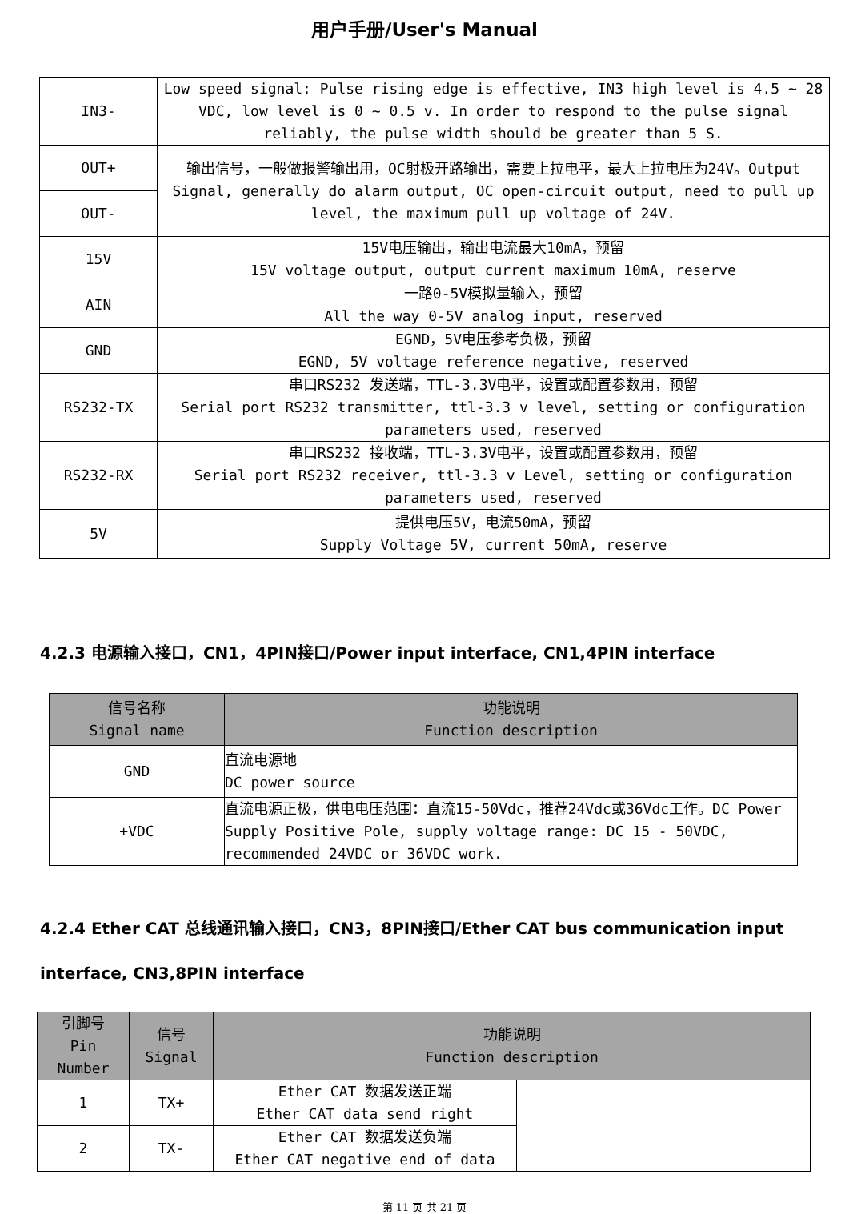用户手册/User's Manual
| IN3- | Low speed signal: Pulse rising edge is effective, IN3 high level is 4.5 ~ 28 VDC, low level is 0 ~ 0.5 v. In order to respond to the pulse signal reliably, the pulse width should be greater than 5 S. |
| OUT+ | 输出信号，一般做报警输出用，OC射极开路输出，需要上拉电平，最大上拉电压为24V。Output Signal, generally do alarm output, OC open-circuit output, need to pull up level, the maximum pull up voltage of 24V. |
| OUT- | |
| 15V | 15V电压输出，输出电流最大10mA，预留 15V voltage output, output current maximum 10mA, reserve |
| AIN | 一路0-5V模拟量输入，预留 All the way 0-5V analog input, reserved |
| GND | EGND，5V电压参考负极，预留 EGND, 5V voltage reference negative, reserved |
| RS232-TX | 串口RS232 发送端，TTL-3.3V电平，设置或配置参数用，预留 Serial port RS232 transmitter, ttl-3.3 v level, setting or configuration parameters used, reserved |
| RS232-RX | 串口RS232 接收端，TTL-3.3V电平，设置或配置参数用，预留 Serial port RS232 receiver, ttl-3.3 v Level, setting or configuration parameters used, reserved |
| 5V | 提供电压5V，电流50mA，预留 Supply Voltage 5V, current 50mA, reserve |
4.2.3 电源输入接口，CN1，4PIN接口/Power input interface, CN1,4PIN interface
| 信号名称 Signal name | 功能说明 Function description |
| --- | --- |
| GND | 直流电源地 DC power source |
| +VDC | 直流电源正极，供电电压范围：直流15-50Vdc，推荐24Vdc或36Vdc工作。DC Power Supply Positive Pole, supply voltage range: DC 15 - 50VDC, recommended 24VDC or 36VDC work. |
4.2.4 Ether CAT 总线通讯输入接口，CN3，8PIN接口/Ether CAT bus communication input interface, CN3,8PIN interface
| 引脚号 Pin Number | 信号 Signal | 功能说明 Function description | |
| --- | --- | --- | --- |
| 1 | TX+ | Ether CAT 数据发送正端 Ether CAT data send right | |
| 2 | TX- | Ether CAT 数据发送负端 Ether CAT negative end of data | |
第 11 页 共 21 页